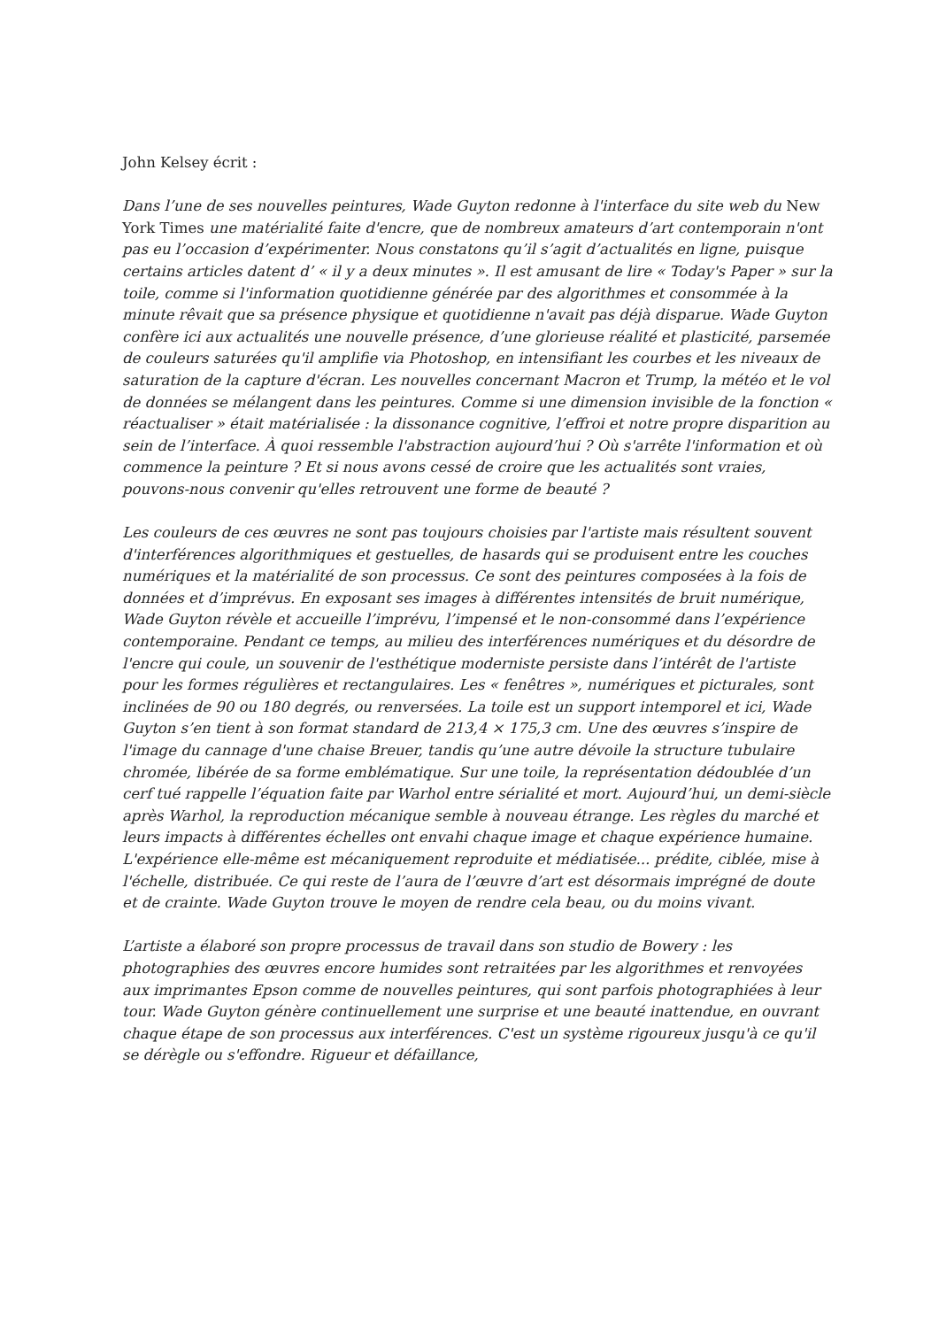John Kelsey écrit :
Dans l’une de ses nouvelles peintures, Wade Guyton redonne à l'interface du site web du New York Times une matérialité faite d'encre, que de nombreux amateurs d’art contemporain n'ont pas eu l’occasion d’expérimenter. Nous constatons qu’il s’agit d’actualités en ligne, puisque certains articles datent d’ « il y a deux minutes ». Il est amusant de lire « Today's Paper » sur la toile, comme si l'information quotidienne générée par des algorithmes et consommée à la minute rêvait que sa présence physique et quotidienne n'avait pas déjà disparue. Wade Guyton confère ici aux actualités une nouvelle présence, d’une glorieuse réalité et plasticité, parsemée de couleurs saturées qu'il amplifie via Photoshop, en intensifiant les courbes et les niveaux de saturation de la capture d'écran. Les nouvelles concernant Macron et Trump, la météo et le vol de données se mélangent dans les peintures. Comme si une dimension invisible de la fonction « réactualiser » était matérialisée : la dissonance cognitive, l’effroi et notre propre disparition au sein de l’interface. À quoi ressemble l'abstraction aujourd’hui ? Où s'arrête l'information et où commence la peinture ? Et si nous avons cessé de croire que les actualités sont vraies, pouvons-nous convenir qu'elles retrouvent une forme de beauté ?
Les couleurs de ces œuvres ne sont pas toujours choisies par l'artiste mais résultent souvent d'interférences algorithmiques et gestuelles, de hasards qui se produisent entre les couches numériques et la matérialité de son processus. Ce sont des peintures composées à la fois de données et d’imprévus. En exposant ses images à différentes intensités de bruit numérique, Wade Guyton révèle et accueille l’imprévu, l’impensé et le non-consommé dans l’expérience contemporaine. Pendant ce temps, au milieu des interférences numériques et du désordre de l'encre qui coule, un souvenir de l'esthétique moderniste persiste dans l’intérêt de l'artiste pour les formes régulières et rectangulaires. Les « fenêtres », numériques et picturales, sont inclinées de 90 ou 180 degrés, ou renversées. La toile est un support intemporel et ici, Wade Guyton s’en tient à son format standard de 213,4 × 175,3 cm. Une des œuvres s’inspire de l'image du cannage d'une chaise Breuer, tandis qu’une autre dévoile la structure tubulaire chromée, libérée de sa forme emblématique. Sur une toile, la représentation dédoublée d’un cerf tué rappelle l’équation faite par Warhol entre sérialité et mort. Aujourd’hui, un demi-siècle après Warhol, la reproduction mécanique semble à nouveau étrange. Les règles du marché et leurs impacts à différentes échelles ont envahi chaque image et chaque expérience humaine. L'expérience elle-même est mécaniquement reproduite et médiatisée... prédite, ciblée, mise à l'échelle, distribuée. Ce qui reste de l’aura de l’œuvre d’art est désormais imprégné de doute et de crainte. Wade Guyton trouve le moyen de rendre cela beau, ou du moins vivant.
L’artiste a élaboré son propre processus de travail dans son studio de Bowery : les photographies des œuvres encore humides sont retraitées par les algorithmes et renvoyées aux imprimantes Epson comme de nouvelles peintures, qui sont parfois photographiées à leur tour. Wade Guyton génère continuellement une surprise et une beauté inattendue, en ouvrant chaque étape de son processus aux interférences. C'est un système rigoureux jusqu'à ce qu'il se dérègle ou s'effondre. Rigueur et défaillance,